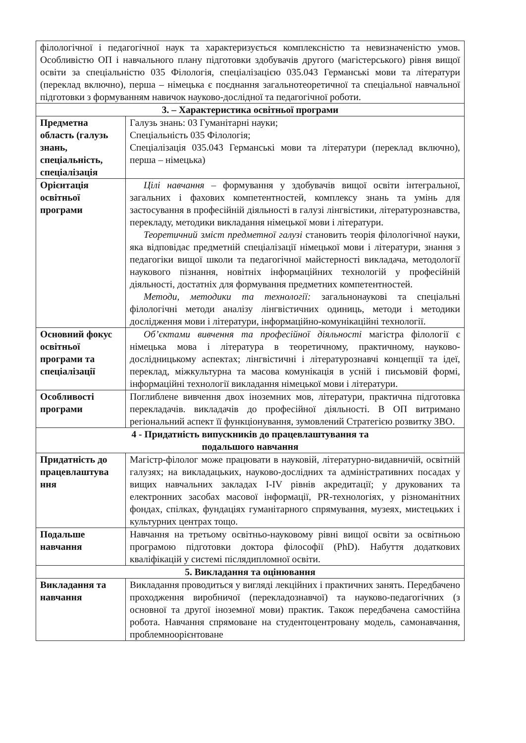| філологічної і педагогічної наук та характеризується комплексністю та невизначеністю умов. Особливістю ОП і навчального плану підготовки здобувачів другого (магістерського) рівня вищої освіти за спеціальністю 035 Філологія, спеціалізацією 035.043 Германські мови та літератури (переклад включно), перша – німецька є поєднання загальнотеоретичної та спеціальної навчальної підготовки з формуванням навичок науково-дослідної та педагогічної роботи. | |
| 3. – Характеристика освітньої програми | |
| Предметна область (галузь знань, спеціальність, спеціалізація | Галузь знань: 03 Гуманітарні науки; Спеціальність 035 Філологія; Спеціалізація 035.043 Германські мови та літератури (переклад включно), перша – німецька) |
| Орієнтація освітньої програми | Цілі навчання – формування у здобувачів вищої освіти інтегральної, загальних і фахових компетентностей, комплексу знань та умінь для застосування в професійній діяльності в галузі лінгвістики, літературознавства, перекладу, методики викладання німецької мови і літератури. Теоретичний зміст предметної галузі становить теорія філологічної науки, яка відповідає предметній спеціалізації німецької мови і літератури, знання з педагогіки вищої школи та педагогічної майстерності викладача, методології наукового пізнання, новітніх інформаційних технологій у професійній діяльності, достатніх для формування предметних компетентностей. Методи, методики та технології: загальнонаукові та спеціальні філологічні методи аналізу лінгвістичних одиниць, методи і методики дослідження мови і літератури, інформаційно-комунікаційні технології. |
| Основний фокус освітньої програми та спеціалізації | Об’єктами вивчення та професійної діяльності магістра філології є німецька мова і література в теоретичному, практичному, науково-дослідницькому аспектах; лінгвістичні і літературознавчі концепції та ідеї, переклад, міжкультурна та масова комунікація в усній і письмовій формі, інформаційні технології викладання німецької мови і літератури. |
| Особливості програми | Поглиблене вивчення двох іноземних мов, літератури, практична підготовка перекладачів. викладачів до професійної діяльності. В ОП витримано регіональний аспект її функціонування, зумовлений Стратегією розвитку ЗВО. |
| 4 - Придатність випускників до працевлаштування та подальшого навчання | |
| Придатність до працевлаштува ння | Магістр-філолог може працювати в науковій, літературно-видавничій, освітній галузях; на викладацьких, науково-дослідних та адміністративних посадах у вищих навчальних закладах І-ІV рівнів акредитації; у друкованих та електронних засобах масової інформації, PR-технологіях, у різноманітних фондах, спілках, фундаціях гуманітарного спрямування, музеях, мистецьких і культурних центрах тощо. |
| Подальше навчання | Навчання на третьому освітньо-науковому рівні вищої освіти за освітньою програмою підготовки доктора філософії (PhD). Набуття додаткових кваліфікацій у системі післядипломної освіти. |
| 5. Викладання та оцінювання | |
| Викладання та навчання | Викладання проводиться у вигляді лекційних і практичних занять. Передбачено проходження виробничої (перекладознавчої) та науково-педагогічних (з основної та другої іноземної мови) практик. Також передбачена самостійна робота. Навчання спрямоване на студентоцентровану модель, самонавчання, проблемноорієнтоване |